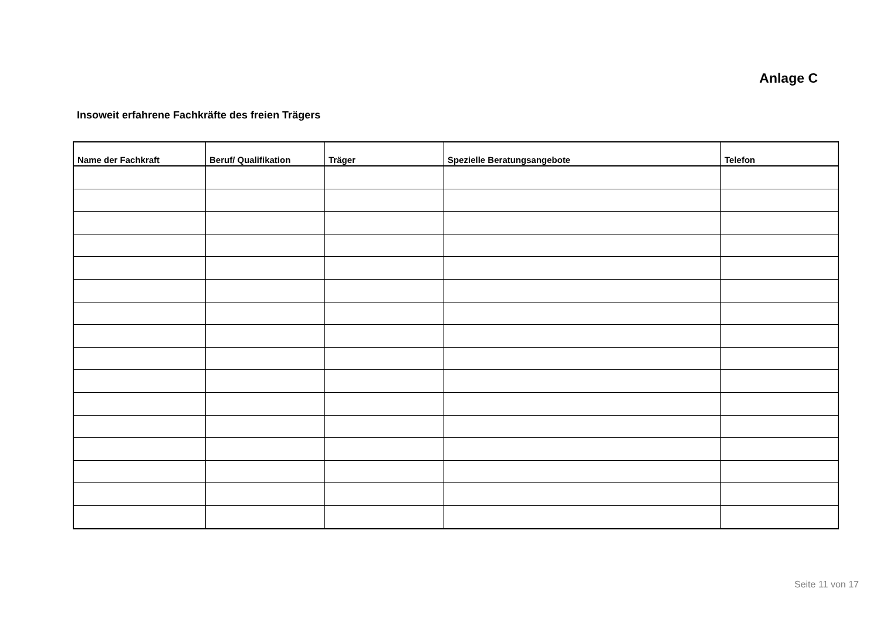Anlage C
Insoweit erfahrene Fachkräfte des freien Trägers
| Name der Fachkraft | Beruf/ Qualifikation | Träger | Spezielle Beratungsangebote | Telefon |
| --- | --- | --- | --- | --- |
Seite 11 von 17